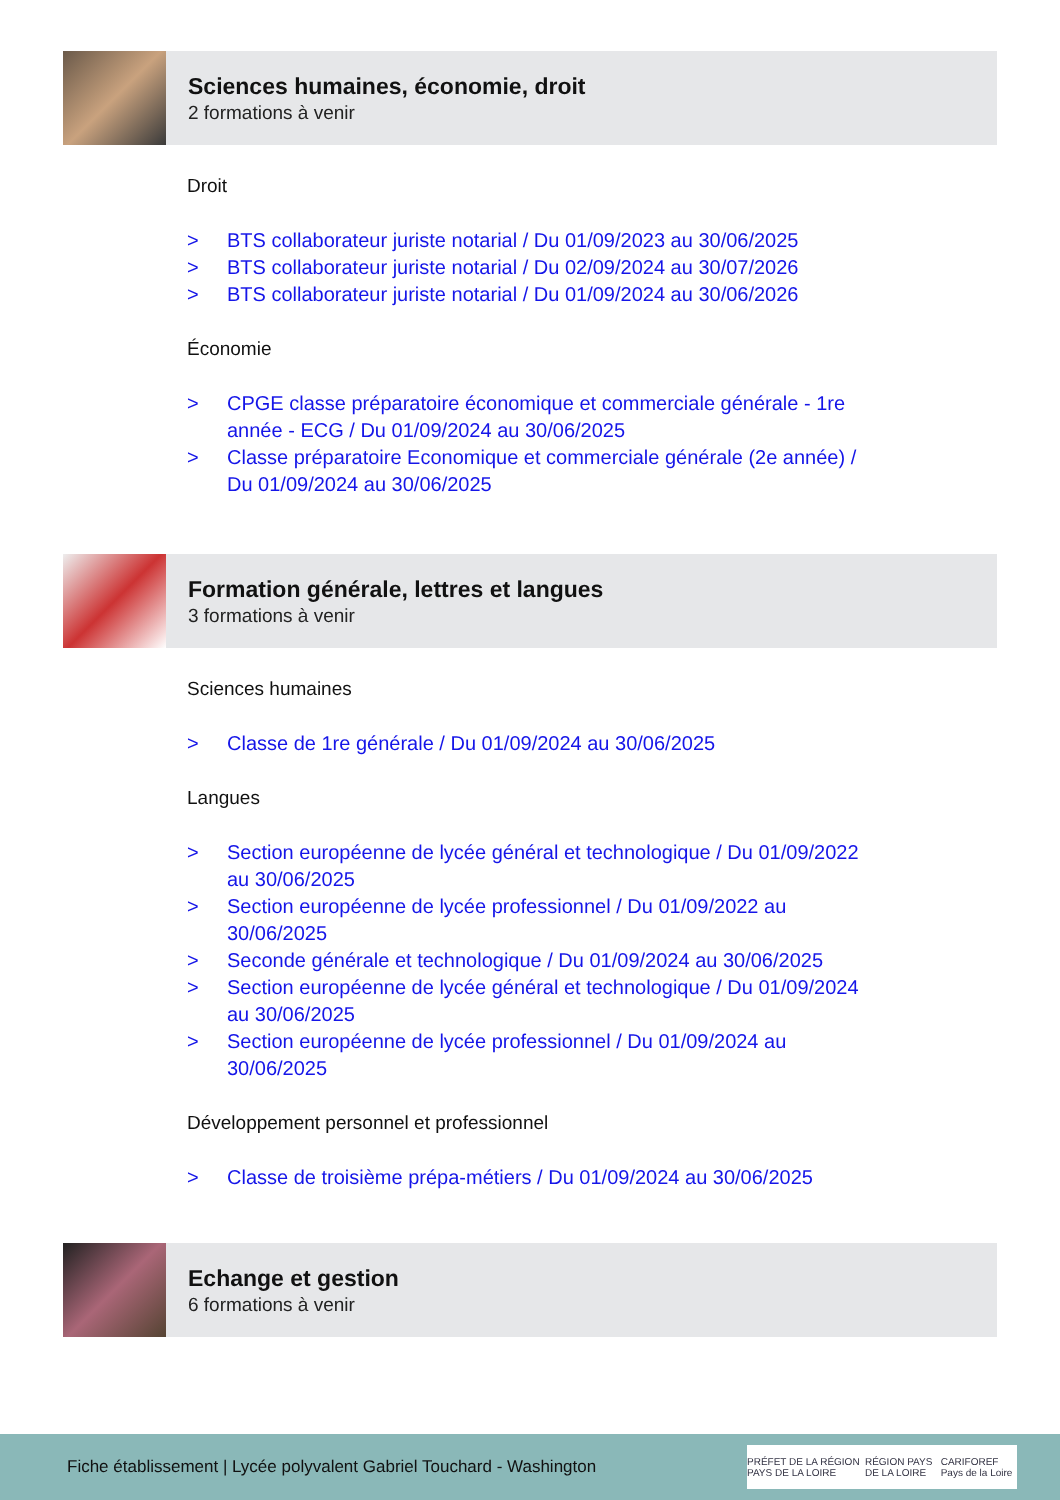Sciences humaines, économie, droit
2 formations à venir
Droit
> BTS collaborateur juriste notarial / Du 01/09/2023 au 30/06/2025
> BTS collaborateur juriste notarial / Du 02/09/2024 au 30/07/2026
> BTS collaborateur juriste notarial / Du 01/09/2024 au 30/06/2026
Économie
> CPGE classe préparatoire économique et commerciale générale - 1re année - ECG / Du 01/09/2024 au 30/06/2025
> Classe préparatoire Economique et commerciale générale (2e année) / Du 01/09/2024 au 30/06/2025
Formation générale, lettres et langues
3 formations à venir
Sciences humaines
> Classe de 1re générale / Du 01/09/2024 au 30/06/2025
Langues
> Section européenne de lycée général et technologique / Du 01/09/2022 au 30/06/2025
> Section européenne de lycée professionnel / Du 01/09/2022 au 30/06/2025
> Seconde générale et technologique / Du 01/09/2024 au 30/06/2025
> Section européenne de lycée général et technologique / Du 01/09/2024 au 30/06/2025
> Section européenne de lycée professionnel / Du 01/09/2024 au 30/06/2025
Développement personnel et professionnel
> Classe de troisième prépa-métiers / Du 01/09/2024 au 30/06/2025
Echange et gestion
6 formations à venir
Fiche établissement | Lycée polyvalent Gabriel Touchard - Washington
PRÉFET DE LA RÉGION PAYS DE LA LOIRE RÉGION PAYS DE LA LOIRE CARIFOREF Pays de la Loire